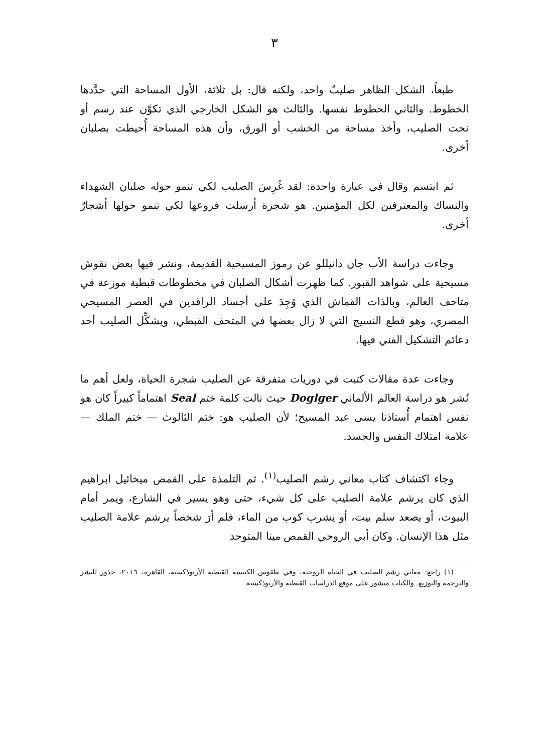٣
طبعاً، الشكل الظاهر صليبٌ واحد، ولكنه قال: بل ثلاثة، الأول المساحة التي حدَّدها الخطوط. والثاني الخطوط نفسها. والثالث هو الشكل الخارجي الذي تكوَّن عند رسم أو نحت الصليب، وأخذ مساحة من الخشب أو الورق، وأن هذه المساحة أُحيطت بصلبان أخرى.
ثم ابتسم وقال في عبارة واحدة: لقد غُرِسَ الصليب لكي تنمو حوله صلبان الشهداء والنساك والمعترفين لكل المؤمنين. هو شجرة أرسلت فروعها لكي تنمو حولها أشجارٌ أخرى.
وجاءت دراسة الأب جان دانيللو عن رموز المسيحية القديمة، ونشر فيها بعض نقوش مسيحية على شواهد القبور. كما ظهرت أشكال الصلبان في مخطوطات قبطية موزعة في متاحف العالم، وبالذات القماش الذي وُجِدَ على أجساد الراقدين في العصر المسيحي المصري، وهو قطع النسيج التي لا زال بعضها في المتحف القبطي، ويشكِّل الصليب أحد دعائم التشكيل الفني فيها.
وجاءت عدة مقالات كتبت في دوريات متفرقة عن الصليب شجرة الحياة، ولعل أهم ما نُشر هو دراسة العالم الألماني Doglger حيث نالت كلمة ختم Seal اهتماماً كبيراً كان هو نفس اهتمام أُستاذنا يسى عبد المسيح؛ لأن الصليب هو: ختم الثالوث — ختم الملك — علامة امتلاك النفس والجسد.
وجاء اكتشاف كتاب معاني رشم الصليب<sup>(١)</sup>. ثم التلمذة على القمص ميخائيل ابراهيم الذي كان يرشم علامة الصليب على كل شيء، حتى وهو يسير في الشارع، ويمر أمام البيوت، أو يصعد سلم بيت، أو يشرب كوب من الماء، فلم أرَ شخصاً يرشم علامة الصليب مثل هذا الإنسان. وكان أبي الروحي القمص مينا المتوحد
(١) راجع: معاني رشم الصليب في الحياة الروحية، وفي طقوس الكنيسة القبطية الأرثوذكسية، القاهرة، ٢٠١٦، جذور للنشر والترجمة والتوزيع. والكتاب منشور على موقع الدراسات القبطية والأرثوذكسية.